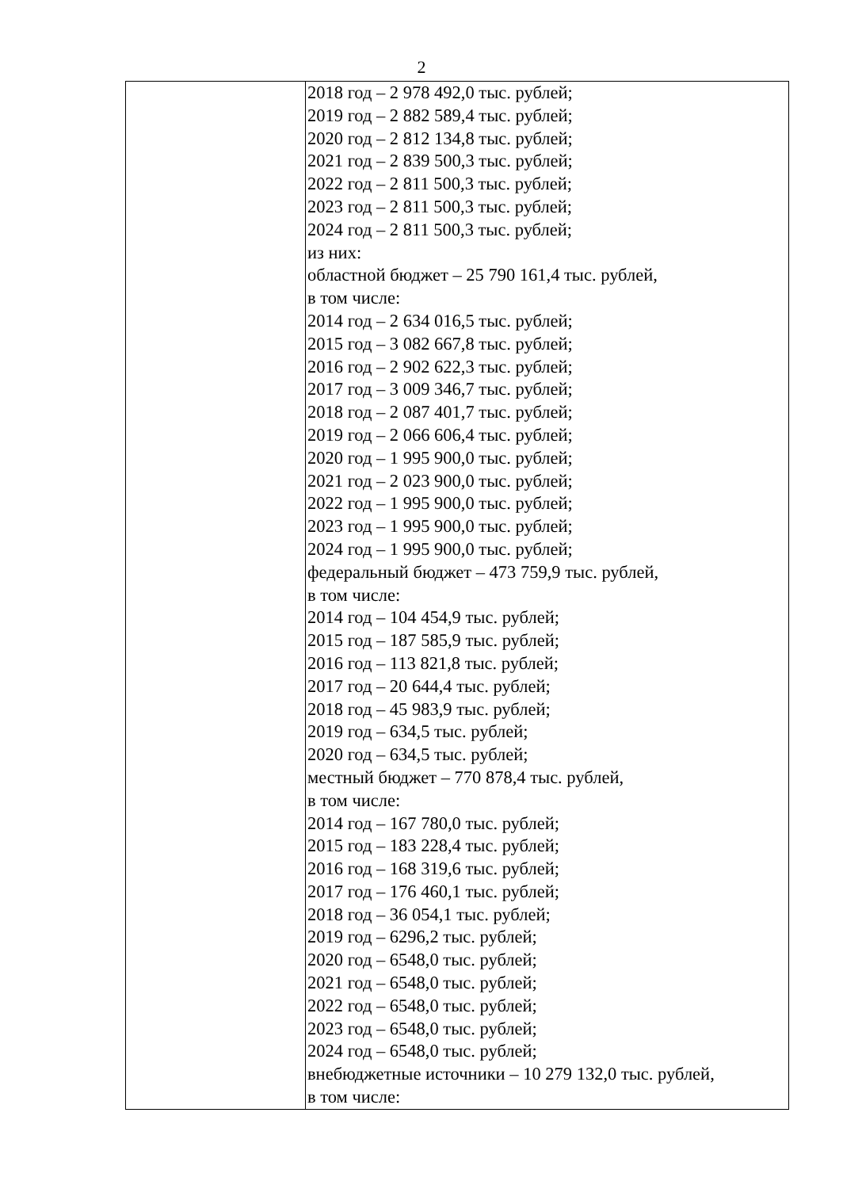2
| | 2018 год – 2 978 492,0 тыс. рублей; 2019 год – 2 882 589,4 тыс. рублей; 2020 год – 2 812 134,8 тыс. рублей; 2021 год – 2 839 500,3 тыс. рублей; 2022 год – 2 811 500,3 тыс. рублей; 2023 год – 2 811 500,3 тыс. рублей; 2024 год – 2 811 500,3 тыс. рублей; из них: областной бюджет – 25 790 161,4 тыс. рублей, в том числе: 2014 год – 2 634 016,5 тыс. рублей; 2015 год – 3 082 667,8 тыс. рублей; 2016 год – 2 902 622,3 тыс. рублей; 2017 год – 3 009 346,7 тыс. рублей; 2018 год – 2 087 401,7 тыс. рублей; 2019 год – 2 066 606,4 тыс. рублей; 2020 год – 1 995 900,0 тыс. рублей; 2021 год – 2 023 900,0 тыс. рублей; 2022 год – 1 995 900,0 тыс. рублей; 2023 год – 1 995 900,0 тыс. рублей; 2024 год – 1 995 900,0 тыс. рублей; федеральный бюджет – 473 759,9 тыс. рублей, в том числе: 2014 год – 104 454,9 тыс. рублей; 2015 год – 187 585,9 тыс. рублей; 2016 год – 113 821,8 тыс. рублей; 2017 год – 20 644,4 тыс. рублей; 2018 год – 45 983,9 тыс. рублей; 2019 год – 634,5 тыс. рублей; 2020 год – 634,5 тыс. рублей; местный бюджет – 770 878,4 тыс. рублей, в том числе: 2014 год – 167 780,0 тыс. рублей; 2015 год – 183 228,4 тыс. рублей; 2016 год – 168 319,6 тыс. рублей; 2017 год – 176 460,1 тыс. рублей; 2018 год – 36 054,1 тыс. рублей; 2019 год – 6296,2 тыс. рублей; 2020 год – 6548,0 тыс. рублей; 2021 год – 6548,0 тыс. рублей; 2022 год – 6548,0 тыс. рублей; 2023 год – 6548,0 тыс. рублей; 2024 год – 6548,0 тыс. рублей; внебюджетные источники – 10 279 132,0 тыс. рублей, в том числе: |